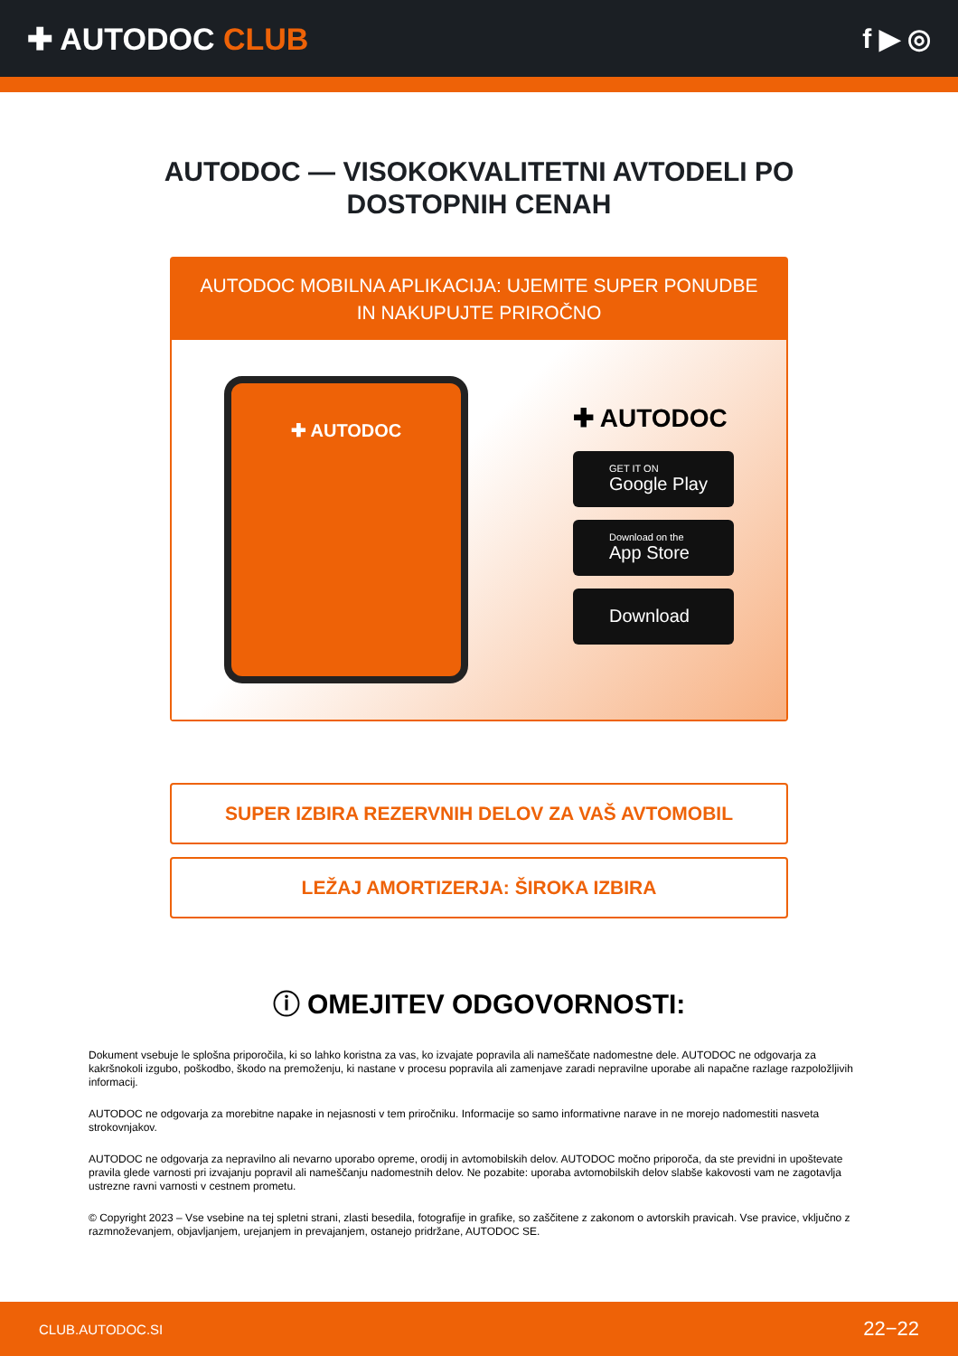✚ AUTODOC CLUB f ▶ ◎
AUTODOC — VISOKOKVALITETNI AVTODELI PO DOSTOPNIH CENAH
AUTODOC MOBILNA APLIKACIJA: UJEMITE SUPER PONUDBE IN NAKUPUJTE PRIROČNO
✚ AUTODOC
✚ AUTODOC
GET IT ON
Google Play
Download on the
App Store
Download
SUPER IZBIRA REZERVNIH DELOV ZA VAŠ AVTOMOBIL
LEŽAJ AMORTIZERJA: ŠIROKA IZBIRA
ⓘ OMEJITEV ODGOVORNOSTI:
Dokument vsebuje le splošna priporočila, ki so lahko koristna za vas, ko izvajate popravila ali nameščate nadomestne dele. AUTODOC ne odgovarja za kakršnokoli izgubo, poškodbo, škodo na premoženju, ki nastane v procesu popravila ali zamenjave zaradi nepravilne uporabe ali napačne razlage razpoložljivih informacij.
AUTODOC ne odgovarja za morebitne napake in nejasnosti v tem priročniku. Informacije so samo informativne narave in ne morejo nadomestiti nasveta strokovnjakov.
AUTODOC ne odgovarja za nepravilno ali nevarno uporabo opreme, orodij in avtomobilskih delov. AUTODOC močno priporoča, da ste previdni in upoštevate pravila glede varnosti pri izvajanju popravil ali nameščanju nadomestnih delov. Ne pozabite: uporaba avtomobilskih delov slabše kakovosti vam ne zagotavlja ustrezne ravni varnosti v cestnem prometu.
© Copyright 2023 – Vse vsebine na tej spletni strani, zlasti besedila, fotografije in grafike, so zaščitene z zakonom o avtorskih pravicah. Vse pravice, vključno z razmnoževanjem, objavljanjem, urejanjem in prevajanjem, ostanejo pridržane, AUTODOC SE.
CLUB.AUTODOC.SI 22−22